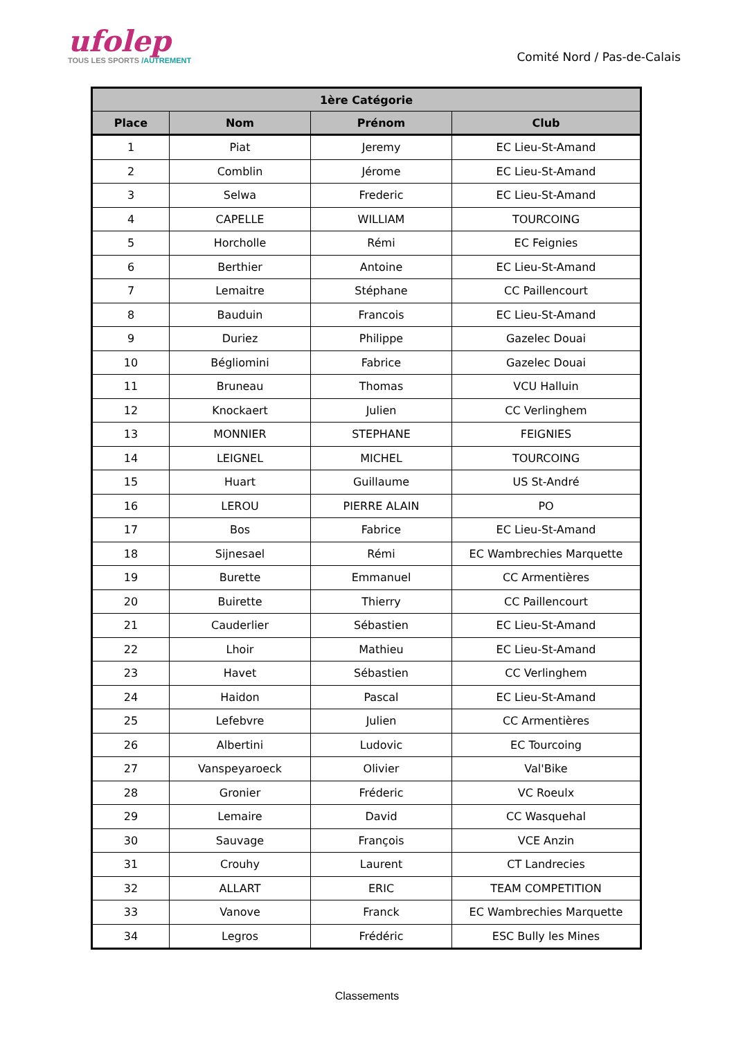ufolep
TOUS LES SPORTS /AUTREMENT
Comité Nord / Pas-de-Calais
| 1ère Catégorie | | | |
| --- | --- | --- | --- |
| Place | Nom | Prénom | Club |
| 1 | Piat | Jeremy | EC Lieu-St-Amand |
| 2 | Comblin | Jérome | EC Lieu-St-Amand |
| 3 | Selwa | Frederic | EC Lieu-St-Amand |
| 4 | CAPELLE | WILLIAM | TOURCOING |
| 5 | Horcholle | Rémi | EC Feignies |
| 6 | Berthier | Antoine | EC Lieu-St-Amand |
| 7 | Lemaitre | Stéphane | CC Paillencourt |
| 8 | Bauduin | Francois | EC Lieu-St-Amand |
| 9 | Duriez | Philippe | Gazelec Douai |
| 10 | Bégliomini | Fabrice | Gazelec Douai |
| 11 | Bruneau | Thomas | VCU Halluin |
| 12 | Knockaert | Julien | CC Verlinghem |
| 13 | MONNIER | STEPHANE | FEIGNIES |
| 14 | LEIGNEL | MICHEL | TOURCOING |
| 15 | Huart | Guillaume | US St-André |
| 16 | LEROU | PIERRE ALAIN | PO |
| 17 | Bos | Fabrice | EC Lieu-St-Amand |
| 18 | Sijnesael | Rémi | EC Wambrechies Marquette |
| 19 | Burette | Emmanuel | CC Armentières |
| 20 | Buirette | Thierry | CC Paillencourt |
| 21 | Cauderlier | Sébastien | EC Lieu-St-Amand |
| 22 | Lhoir | Mathieu | EC Lieu-St-Amand |
| 23 | Havet | Sébastien | CC Verlinghem |
| 24 | Haidon | Pascal | EC Lieu-St-Amand |
| 25 | Lefebvre | Julien | CC Armentières |
| 26 | Albertini | Ludovic | EC Tourcoing |
| 27 | Vanspeyaroeck | Olivier | Val'Bike |
| 28 | Gronier | Fréderic | VC Roeulx |
| 29 | Lemaire | David | CC Wasquehal |
| 30 | Sauvage | François | VCE Anzin |
| 31 | Crouhy | Laurent | CT Landrecies |
| 32 | ALLART | ERIC | TEAM COMPETITION |
| 33 | Vanove | Franck | EC Wambrechies Marquette |
| 34 | Legros | Frédéric | ESC Bully les Mines |
Classements